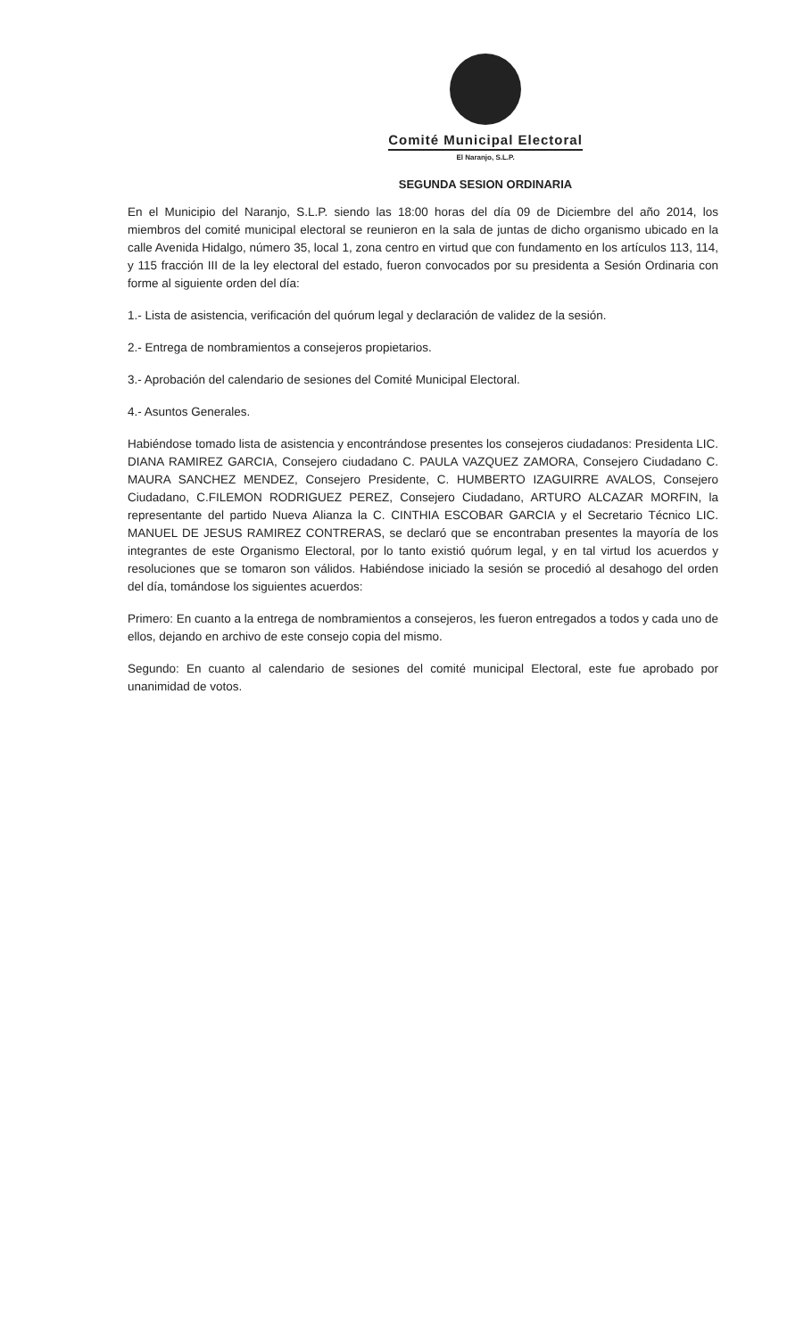Comité Municipal Electoral
El Naranjo, S.L.P.
SEGUNDA SESION ORDINARIA
En el Municipio del Naranjo, S.L.P. siendo las 18:00 horas del día 09 de Diciembre del año 2014, los miembros del comité municipal electoral se reunieron en la sala de juntas de dicho organismo ubicado en la calle Avenida Hidalgo, número 35, local 1, zona centro en virtud que con fundamento en los artículos 113, 114, y 115 fracción III de la ley electoral del estado, fueron convocados por su presidenta a Sesión Ordinaria con forme al siguiente orden del día:
1.- Lista de asistencia, verificación del quórum legal y declaración de validez de la sesión.
2.- Entrega de nombramientos a consejeros propietarios.
3.- Aprobación del calendario de sesiones del Comité Municipal Electoral.
4.- Asuntos Generales.
Habiéndose tomado lista de asistencia y encontrándose presentes los consejeros ciudadanos: Presidenta LIC. DIANA RAMIREZ GARCIA, Consejero ciudadano C. PAULA VAZQUEZ ZAMORA, Consejero Ciudadano C. MAURA SANCHEZ MENDEZ, Consejero Presidente, C. HUMBERTO IZAGUIRRE AVALOS, Consejero Ciudadano, C.FILEMON RODRIGUEZ PEREZ, Consejero Ciudadano, ARTURO ALCAZAR MORFIN, la representante del partido Nueva Alianza la C. CINTHIA ESCOBAR GARCIA y el Secretario Técnico LIC. MANUEL DE JESUS RAMIREZ CONTRERAS, se declaró que se encontraban presentes la mayoría de los integrantes de este Organismo Electoral, por lo tanto existió quórum legal, y en tal virtud los acuerdos y resoluciones que se tomaron son válidos. Habiéndose iniciado la sesión se procedió al desahogo del orden del día, tomándose los siguientes acuerdos:
Primero: En cuanto a la entrega de nombramientos a consejeros, les fueron entregados a todos y cada uno de ellos, dejando en archivo de este consejo copia del mismo.
Segundo: En cuanto al calendario de sesiones del comité municipal Electoral, este fue aprobado por unanimidad de votos.